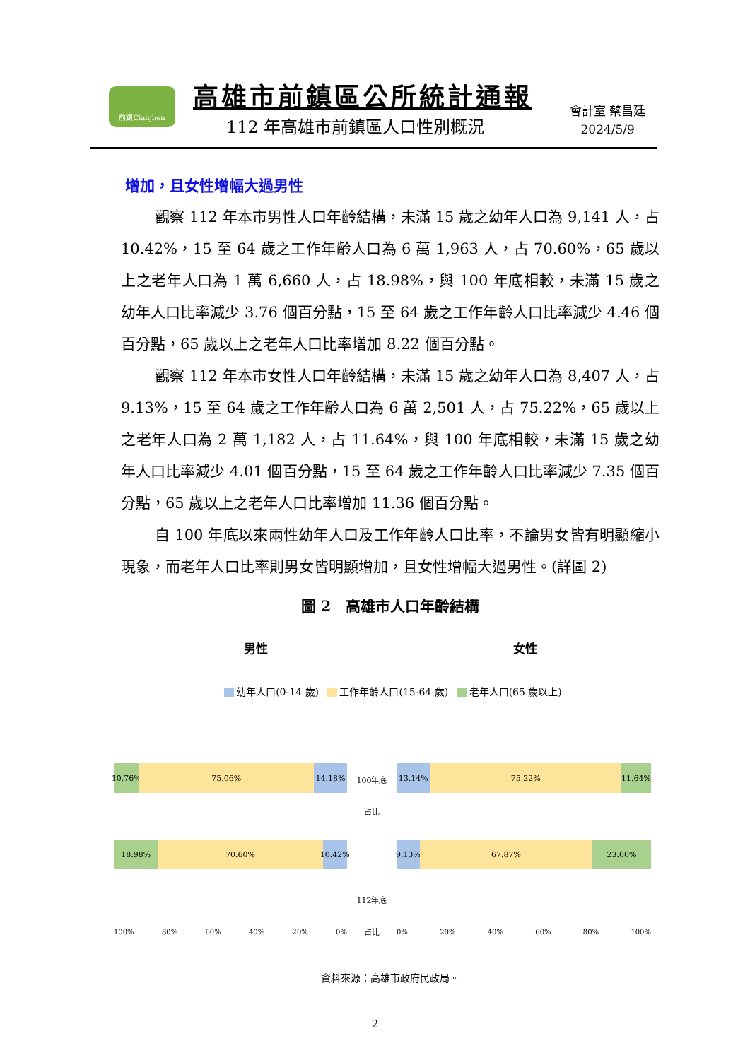前鎮Cianjhen 高雄市前鎮區公所統計通報
112 年高雄市前鎮區人口性別概況
會計室 蔡昌廷
2024/5/9
增加，且女性增幅大過男性
觀察 112 年本市男性人口年齡結構，未滿 15 歲之幼年人口為 9,141 人，占 10.42%，15 至 64 歲之工作年齡人口為 6 萬 1,963 人，占 70.60%，65 歲以上之老年人口為 1 萬 6,660 人，占 18.98%，與 100 年底相較，未滿 15 歲之幼年人口比率減少 3.76 個百分點，15 至 64 歲之工作年齡人口比率減少 4.46 個百分點，65 歲以上之老年人口比率增加 8.22 個百分點。
觀察 112 年本市女性人口年齡結構，未滿 15 歲之幼年人口為 8,407 人，占 9.13%，15 至 64 歲之工作年齡人口為 6 萬 2,501 人，占 75.22%，65 歲以上之老年人口為 2 萬 1,182 人，占 11.64%，與 100 年底相較，未滿 15 歲之幼年人口比率減少 4.01 個百分點，15 至 64 歲之工作年齡人口比率減少 7.35 個百分點，65 歲以上之老年人口比率增加 11.36 個百分點。
自 100 年底以來兩性幼年人口及工作年齡人口比率，不論男女皆有明顯縮小現象，而老年人口比率則男女皆明顯增加，且女性增幅大過男性。(詳圖 2)
圖 2　高雄市人口年齡結構
男性 女性
幼年人口(0-14 歲) 工作年齡人口(15-64 歲) 老年人口(65 歲以上)
10.76% 75.06% 14.18%
18.98% 70.60% 10.42%
100% 80% 60% 40% 20% 0%
100年底
占比
112年底
占比
13.14% 75.22% 11.64%
9.13% 67.87% 23.00%
0% 20% 40% 60% 80% 100%
資料來源：高雄市政府民政局。
2